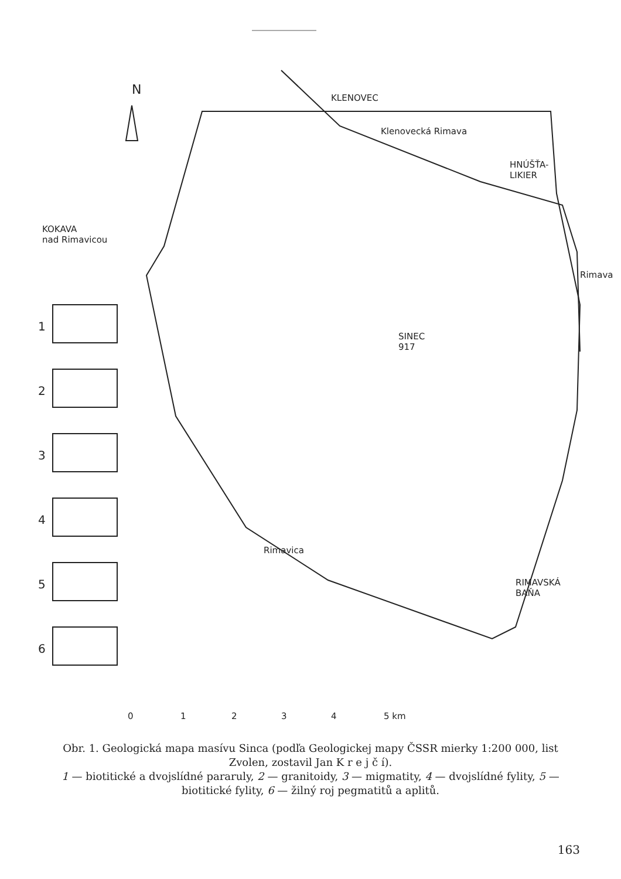N
KLENOVEC
Klenovecká Rimava
HNÚŠŤA-
LIKIER
KOKAVA
nad Rimavicou
Rimava
SINEC
917
Rimavica
RIMAVSKÁ
BAŇA
1
2
3
4
5
6
0 1 2 3 4 5 km
Obr. 1. Geologická mapa masívu Sinca (podľa Geologickej mapy ČSSR mierky 1:200 000, list Zvolen, zostavil Jan K r e j č í).
1 — biotitické a dvojslídné pararuly, 2 — granitoidy, 3 — migmatity, 4 — dvojslídné fylity, 5 — biotitické fylity, 6 — žilný roj pegmatitů a aplitů.
163